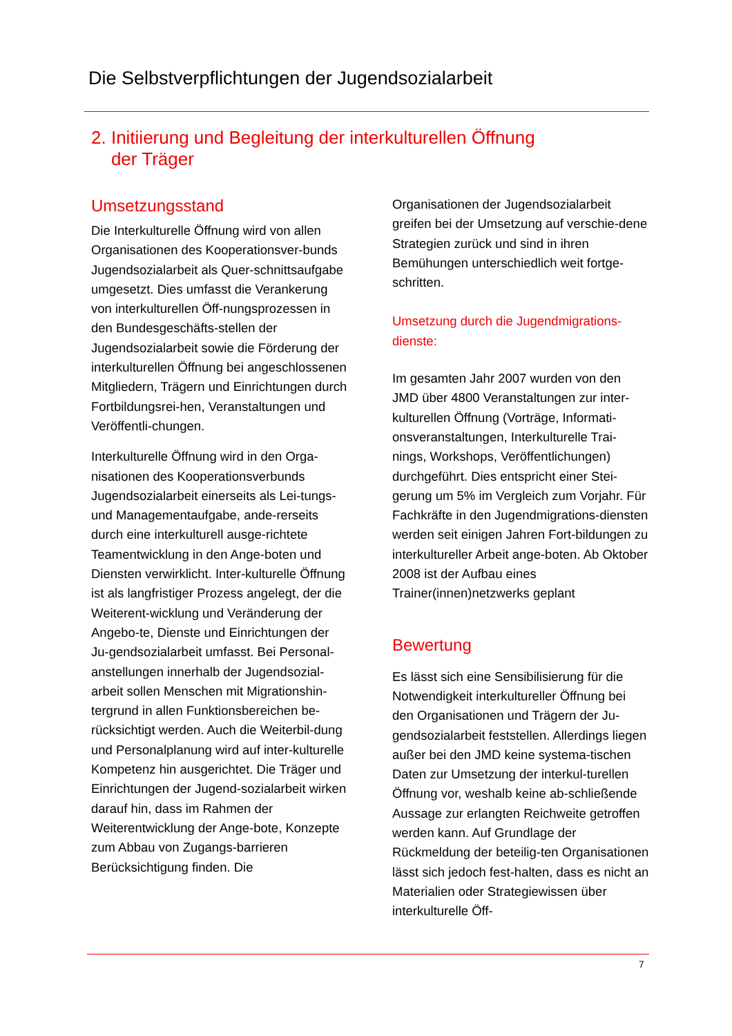Die Selbstverpflichtungen der Jugendsozialarbeit
2. Initiierung und Begleitung der interkulturellen Öffnung
der Träger
Umsetzungsstand
Die Interkulturelle Öffnung wird von allen Organisationen des Kooperationsver-bunds Jugendsozialarbeit als Quer-schnittsaufgabe umgesetzt. Dies umfasst die Verankerung von interkulturellen Öff-nungsprozessen in den Bundesgeschäfts-stellen der Jugendsozialarbeit sowie die Förderung der interkulturellen Öffnung bei angeschlossenen Mitgliedern, Trägern und Einrichtungen durch Fortbildungsrei-hen, Veranstaltungen und Veröffentli-chungen.
Interkulturelle Öffnung wird in den Orga-nisationen des Kooperationsverbunds Jugendsozialarbeit einerseits als Lei-tungs- und Managementaufgabe, ande-rerseits durch eine interkulturell ausge-richtete Teamentwicklung in den Ange-boten und Diensten verwirklicht. Inter-kulturelle Öffnung ist als langfristiger Prozess angelegt, der die Weiterent-wicklung und Veränderung der Angebo-te, Dienste und Einrichtungen der Ju-gendsozialarbeit umfasst. Bei Personal-anstellungen innerhalb der Jugendsozial-arbeit sollen Menschen mit Migrationshin-tergrund in allen Funktionsbereichen be-rücksichtigt werden. Auch die Weiterbil-dung und Personalplanung wird auf inter-kulturelle Kompetenz hin ausgerichtet. Die Träger und Einrichtungen der Jugend-sozialarbeit wirken darauf hin, dass im Rahmen der Weiterentwicklung der Ange-bote, Konzepte zum Abbau von Zugangs-barrieren Berücksichtigung finden. Die
Organisationen der Jugendsozialarbeit greifen bei der Umsetzung auf verschie-dene Strategien zurück und sind in ihren Bemühungen unterschiedlich weit fortge-schritten.
Umsetzung durch die Jugendmigrations-dienste:
Im gesamten Jahr 2007 wurden von den JMD über 4800 Veranstaltungen zur inter-kulturellen Öffnung (Vorträge, Informati-onsveranstaltungen, Interkulturelle Trai-nings, Workshops, Veröffentlichungen) durchgeführt. Dies entspricht einer Stei-gerung um 5% im Vergleich zum Vorjahr. Für Fachkräfte in den Jugendmigrations-diensten werden seit einigen Jahren Fort-bildungen zu interkultureller Arbeit ange-boten. Ab Oktober 2008 ist der Aufbau eines Trainer(innen)netzwerks geplant
Bewertung
Es lässt sich eine Sensibilisierung für die Notwendigkeit interkultureller Öffnung bei den Organisationen und Trägern der Ju-gendsozialarbeit feststellen. Allerdings liegen außer bei den JMD keine systema-tischen Daten zur Umsetzung der interkul-turellen Öffnung vor, weshalb keine ab-schließende Aussage zur erlangten Reichweite getroffen werden kann. Auf Grundlage der Rückmeldung der beteilig-ten Organisationen lässt sich jedoch fest-halten, dass es nicht an Materialien oder Strategiewissen über interkulturelle Öff-
7